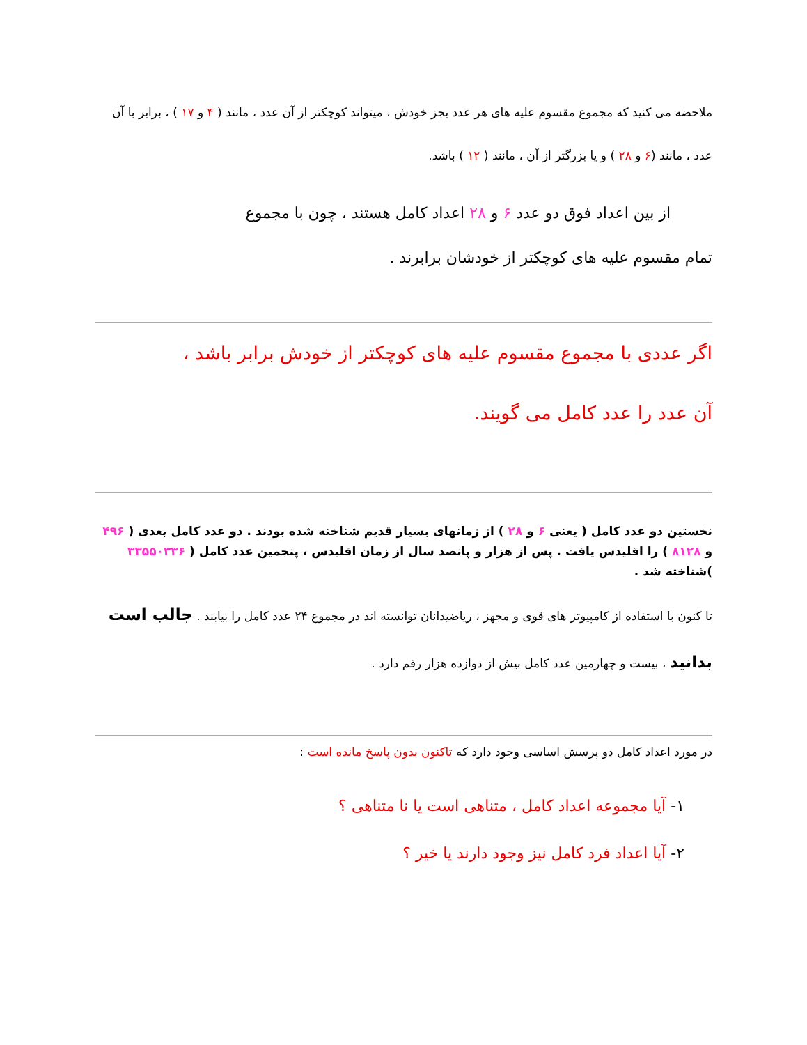ملاحضه می کنید که مجموع مقسوم علیه های هر عدد بجز خودش ، میتواند کوچکتر از آن عدد ، مانند ( ۴ و ۱۷ ) ، برابر با آن عدد ، مانند (۶ و ۲۸ ) و یا بزرگتر از آن ، مانند ( ۱۲ ) باشد.
از بین اعداد فوق دو عدد ۶ و ۲۸ اعداد کامل هستند ، چون با مجموع
تمام مقسوم علیه های کوچکتر از خودشان برابرند .
اگر عددی با مجموع مقسوم علیه های کوچکتر از خودش برابر باشد ،
آن عدد را عدد کامل می گویند.
نخستین دو عدد کامل ( یعنی ۶ و ۲۸ ) از زمانهای بسیار قدیم شناخته شده بودند . دو عدد کامل بعدی ( ۴۹۶ و ۸۱۲۸ ) را اقلیدس یافت . پس از هزار و پانصد سال از زمان اقلیدس ، پنجمین عدد کامل ( ۳۳۵۵۰۳۳۶ )شناخته شد .
تا کنون با استفاده از کامپیوتر های قوی و مجهز ، ریاضیدانان توانسته اند در مجموع ۲۴ عدد کامل را بیابند . جالب است بدانید ، بیست و چهارمین عدد کامل بیش از دوازده هزار رقم دارد .
در مورد اعداد کامل دو پرسش اساسی وجود دارد که تاکنون بدون پاسخ مانده است :
۱- آیا مجموعه اعداد کامل ، متناهی است یا نا متناهی ؟
۲- آیا اعداد فرد کامل نیز وجود دارند یا خیر ؟